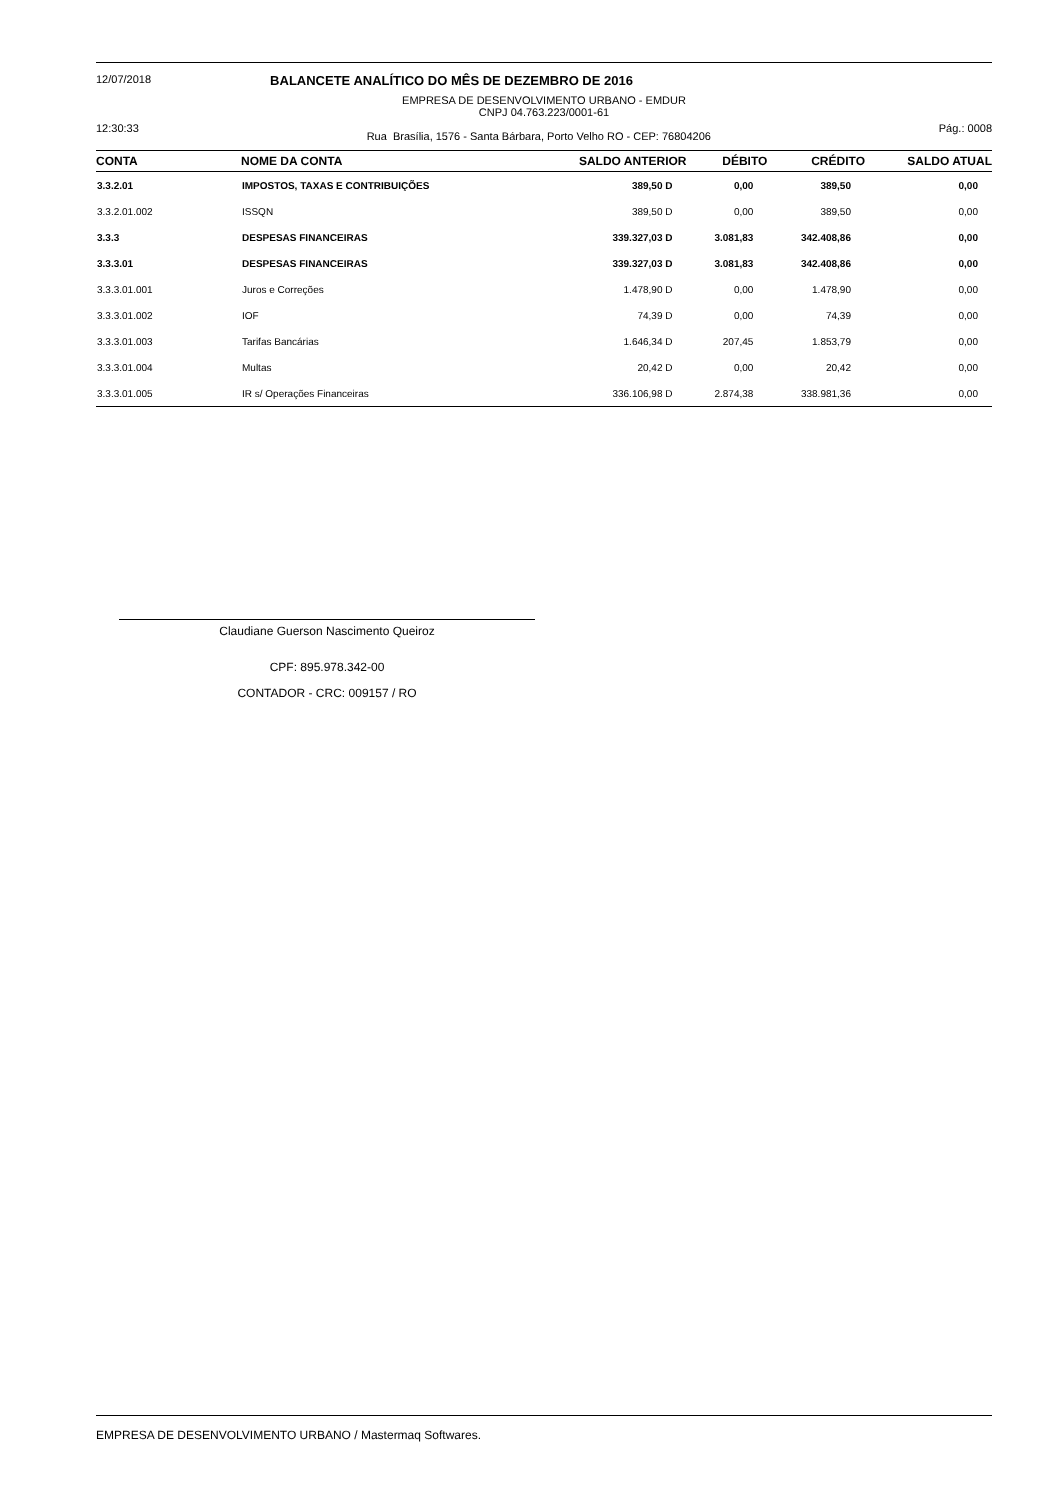12/07/2018 BALANCETE ANALÍTICO DO MÊS DE DEZEMBRO DE 2016
EMPRESA DE DESENVOLVIMENTO URBANO - EMDUR
CNPJ 04.763.223/0001-61
12:30:33 Rua Brasília, 1576 - Santa Bárbara, Porto Velho RO - CEP: 76804206 Pág.: 0008
| CONTA | NOME DA CONTA | SALDO ANTERIOR | DÉBITO | CRÉDITO | SALDO ATUAL |
| --- | --- | --- | --- | --- | --- |
| 3.3.2.01 | IMPOSTOS, TAXAS E CONTRIBUIÇÕES | 389,50 D | 0,00 | 389,50 | 0,00 |
| 3.3.2.01.002 | ISSQN | 389,50 D | 0,00 | 389,50 | 0,00 |
| 3.3.3 | DESPESAS FINANCEIRAS | 339.327,03 D | 3.081,83 | 342.408,86 | 0,00 |
| 3.3.3.01 | DESPESAS FINANCEIRAS | 339.327,03 D | 3.081,83 | 342.408,86 | 0,00 |
| 3.3.3.01.001 | Juros e Correções | 1.478,90 D | 0,00 | 1.478,90 | 0,00 |
| 3.3.3.01.002 | IOF | 74,39 D | 0,00 | 74,39 | 0,00 |
| 3.3.3.01.003 | Tarifas Bancárias | 1.646,34 D | 207,45 | 1.853,79 | 0,00 |
| 3.3.3.01.004 | Multas | 20,42 D | 0,00 | 20,42 | 0,00 |
| 3.3.3.01.005 | IR s/ Operações Financeiras | 336.106,98 D | 2.874,38 | 338.981,36 | 0,00 |
Claudiane Guerson Nascimento Queiroz
CPF: 895.978.342-00
CONTADOR - CRC: 009157 / RO
EMPRESA DE DESENVOLVIMENTO URBANO / Mastermaq Softwares.